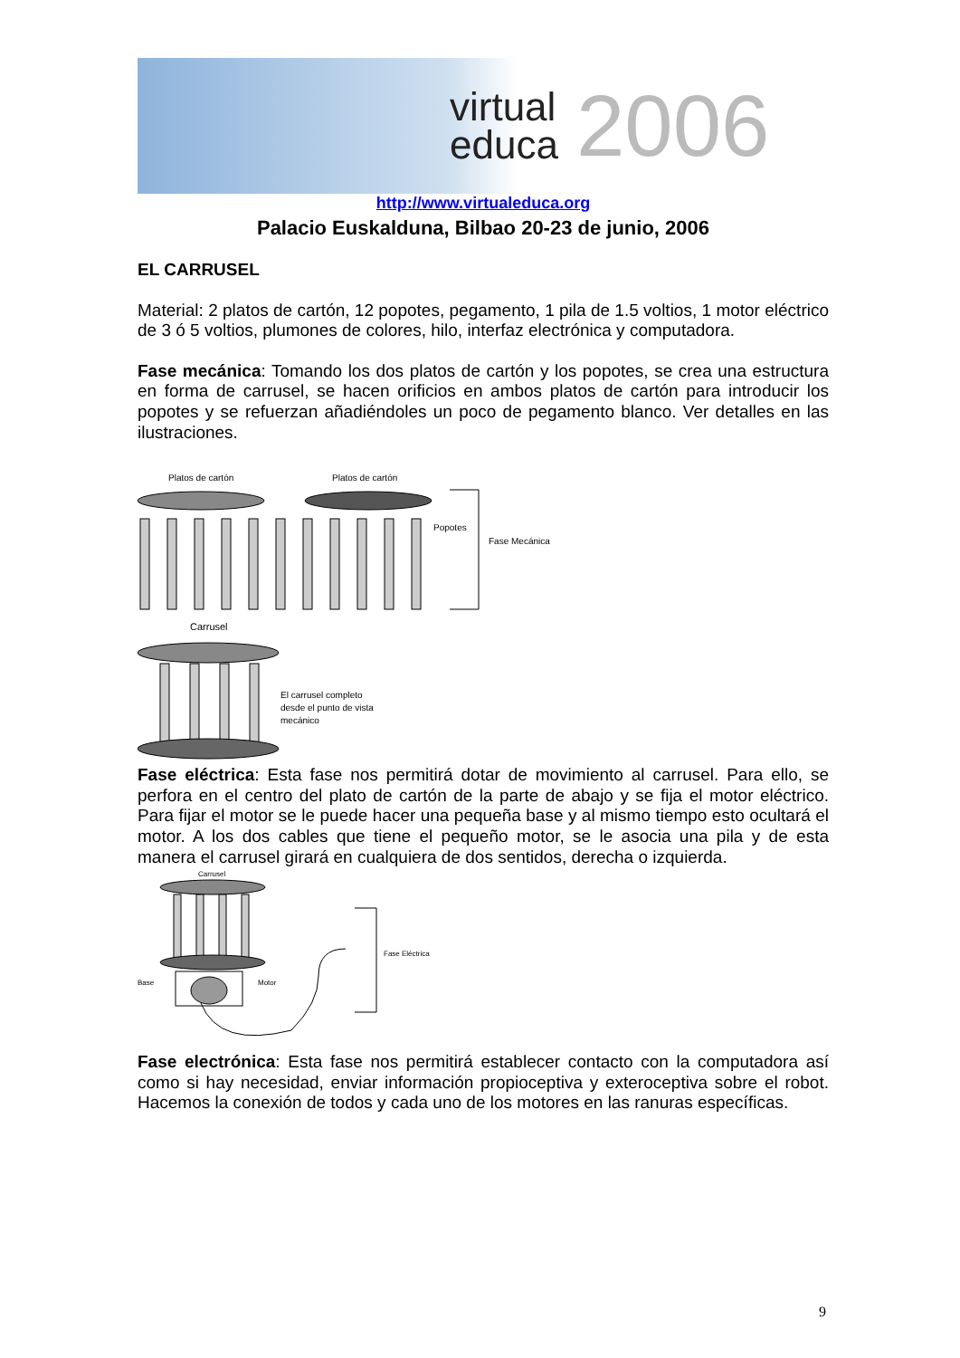virtual
educa
2006
http://www.virtualeduca.org
Palacio Euskalduna, Bilbao 20-23 de junio, 2006
EL CARRUSEL
Material: 2 platos de cartón, 12 popotes, pegamento, 1 pila de 1.5 voltios, 1 motor eléctrico de 3 ó 5 voltios, plumones de colores, hilo, interfaz electrónica y computadora.
Fase mecánica: Tomando los dos platos de cartón y los popotes, se crea una estructura en forma de carrusel, se hacen orificios en ambos platos de cartón para introducir los popotes y se refuerzan añadiéndoles un poco de pegamento blanco. Ver detalles en las ilustraciones.
Platos de cartón
Platos de cartón
Popotes
Fase Mecánica
Carrusel
El carrusel completo
desde el punto de vista
mecánico
Fase eléctrica: Esta fase nos permitirá dotar de movimiento al carrusel. Para ello, se perfora en el centro del plato de cartón de la parte de abajo y se fija el motor eléctrico. Para fijar el motor se le puede hacer una pequeña base y al mismo tiempo esto ocultará el motor. A los dos cables que tiene el pequeño motor, se le asocia una pila y de esta manera el carrusel girará en cualquiera de dos sentidos, derecha o izquierda.
Carrusel
Base
Motor
Fase Eléctrica
Fase electrónica: Esta fase nos permitirá establecer contacto con la computadora así como si hay necesidad, enviar información propioceptiva y exteroceptiva sobre el robot. Hacemos la conexión de todos y cada uno de los motores en las ranuras específicas.
9